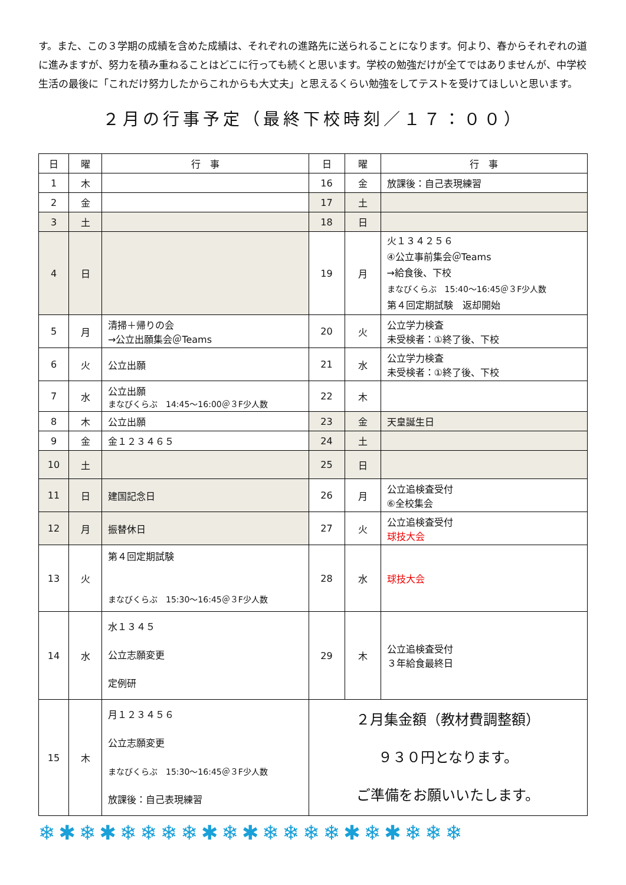す。また、この３学期の成績を含めた成績は、それぞれの進路先に送られることになります。何より、春からそれぞれの道に進みますが、努力を積み重ねることはどこに行っても続くと思います。学校の勉強だけが全てではありませんが、中学校生活の最後に「これだけ努力したからこれからも大丈夫」と思えるくらい勉強をしてテストを受けてほしいと思います。
２月の行事予定（最終下校時刻／１７：００）
| 日 | 曜 | 行 事 | 日 | 曜 | 行 事 |
| --- | --- | --- | --- | --- | --- |
| 1 | 木 | | 16 | 金 | 放課後：自己表現練習 |
| 2 | 金 | | 17 | 土 | |
| 3 | 土 | | 18 | 日 | |
| 4 | 日 | | 19 | 月 | 火１３４２５６ ④公立事前集会＠Teams →給食後、下校 まなびくらぶ 15:40～16:45＠３F少人数 第４回定期試験 返却開始 |
| 5 | 月 | 清掃＋帰りの会 →公立出願集会＠Teams | 20 | 火 | 公立学力検査 未受検者：①終了後、下校 |
| 6 | 火 | 公立出願 | 21 | 水 | 公立学力検査 未受検者：①終了後、下校 |
| 7 | 水 | 公立出願 まなびくらぶ 14:45～16:00＠３F少人数 | 22 | 木 | |
| 8 | 木 | 公立出願 | 23 | 金 | 天皇誕生日 |
| 9 | 金 | 金１２３４６５ | 24 | 土 | |
| 10 | 土 | | 25 | 日 | |
| 11 | 日 | 建国記念日 | 26 | 月 | 公立追検査受付 ⑥全校集会 |
| 12 | 月 | 振替休日 | 27 | 火 | 公立追検査受付 球技大会 |
| 13 | 火 | 第４回定期試験 まなびくらぶ 15:30～16:45＠３F少人数 | 28 | 水 | 球技大会 |
| 14 | 水 | 水１３４５ 公立志願変更 定例研 | 29 | 木 | 公立追検査受付 ３年給食最終日 |
| 15 | 木 | 月１２３４５６ 公立志願変更 まなびくらぶ 15:30～16:45＠３F少人数 放課後：自己表現練習 | ２月集金額（教材費調整額） ９３０円となります。 ご準備をお願いいたします。 | | |
❄✱❄✱❄❄❄❄✱❄✱❄❄❄❄✱❄✱❄❄❄